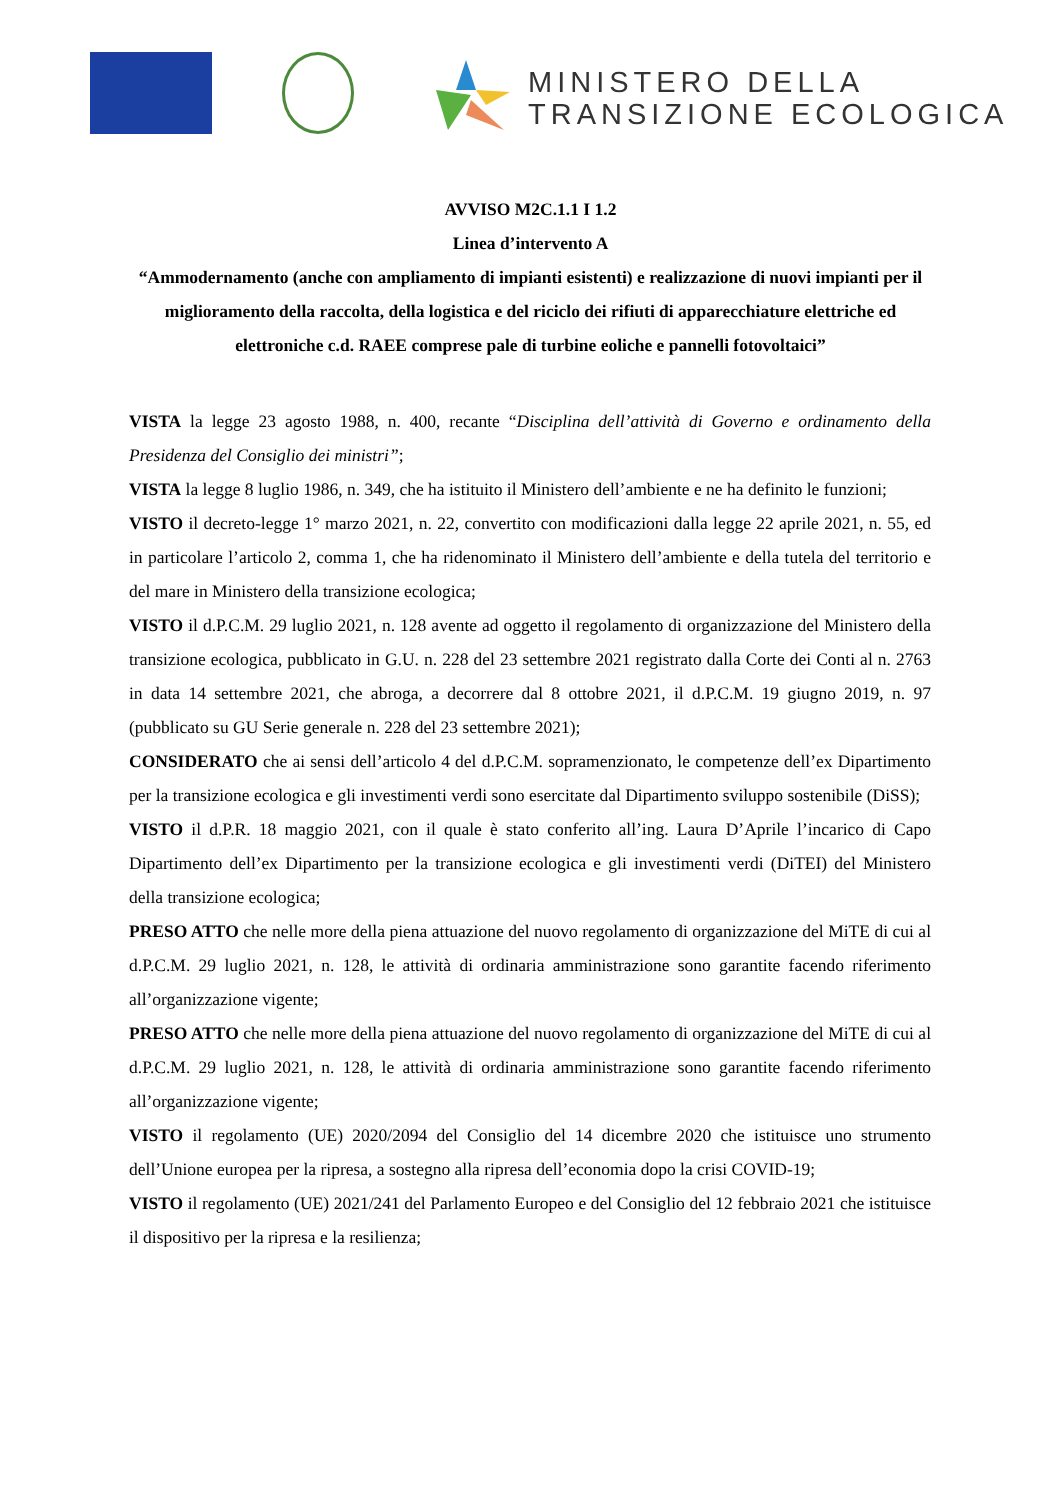MINISTERO DELLA
TRANSIZIONE ECOLOGICA
AVVISO M2C.1.1 I 1.2
Linea d’intervento A
“Ammodernamento (anche con ampliamento di impianti esistenti) e realizzazione di nuovi impianti per il miglioramento della raccolta, della logistica e del riciclo dei rifiuti di apparecchiature elettriche ed elettroniche c.d. RAEE comprese pale di turbine eoliche e pannelli fotovoltaici”
VISTA la legge 23 agosto 1988, n. 400, recante “Disciplina dell’attività di Governo e ordinamento della Presidenza del Consiglio dei ministri”;
VISTA la legge 8 luglio 1986, n. 349, che ha istituito il Ministero dell’ambiente e ne ha definito le funzioni;
VISTO il decreto-legge 1° marzo 2021, n. 22, convertito con modificazioni dalla legge 22 aprile 2021, n. 55, ed in particolare l’articolo 2, comma 1, che ha ridenominato il Ministero dell’ambiente e della tutela del territorio e del mare in Ministero della transizione ecologica;
VISTO il d.P.C.M. 29 luglio 2021, n. 128 avente ad oggetto il regolamento di organizzazione del Ministero della transizione ecologica, pubblicato in G.U. n. 228 del 23 settembre 2021 registrato dalla Corte dei Conti al n. 2763 in data 14 settembre 2021, che abroga, a decorrere dal 8 ottobre 2021, il d.P.C.M. 19 giugno 2019, n. 97 (pubblicato su GU Serie generale n. 228 del 23 settembre 2021);
CONSIDERATO che ai sensi dell’articolo 4 del d.P.C.M. sopramenzionato, le competenze dell’ex Dipartimento per la transizione ecologica e gli investimenti verdi sono esercitate dal Dipartimento sviluppo sostenibile (DiSS);
VISTO il d.P.R. 18 maggio 2021, con il quale è stato conferito all’ing. Laura D’Aprile l’incarico di Capo Dipartimento dell’ex Dipartimento per la transizione ecologica e gli investimenti verdi (DiTEI) del Ministero della transizione ecologica;
PRESO ATTO che nelle more della piena attuazione del nuovo regolamento di organizzazione del MiTE di cui al d.P.C.M. 29 luglio 2021, n. 128, le attività di ordinaria amministrazione sono garantite facendo riferimento all’organizzazione vigente;
PRESO ATTO che nelle more della piena attuazione del nuovo regolamento di organizzazione del MiTE di cui al d.P.C.M. 29 luglio 2021, n. 128, le attività di ordinaria amministrazione sono garantite facendo riferimento all’organizzazione vigente;
VISTO il regolamento (UE) 2020/2094 del Consiglio del 14 dicembre 2020 che istituisce uno strumento dell’Unione europea per la ripresa, a sostegno alla ripresa dell’economia dopo la crisi COVID-19;
VISTO il regolamento (UE) 2021/241 del Parlamento Europeo e del Consiglio del 12 febbraio 2021 che istituisce il dispositivo per la ripresa e la resilienza;